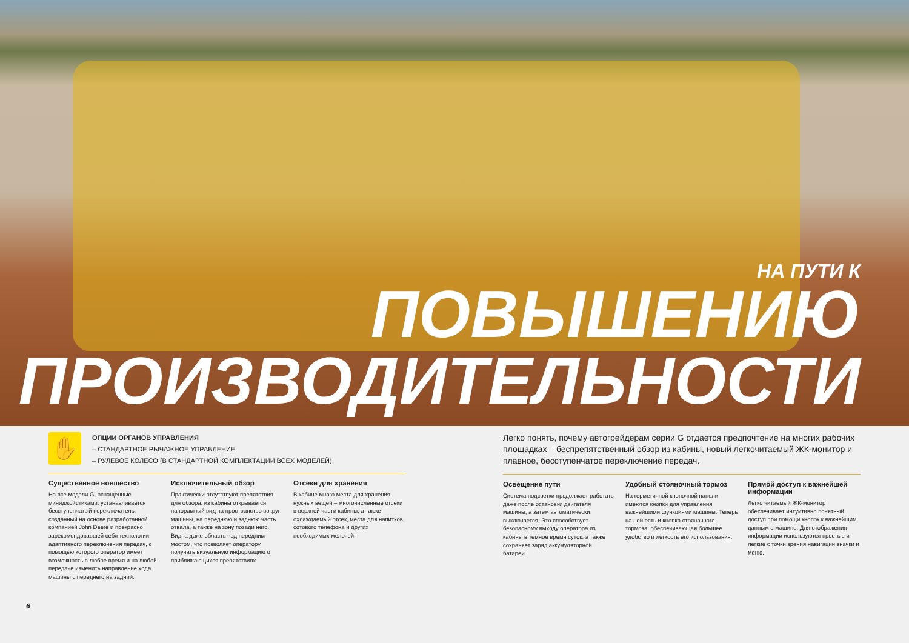НА ПУТИ К
ПОВЫШЕНИЮ
ПРОИЗВОДИТЕЛЬНОСТИ
✋
ОПЦИИ ОРГАНОВ УПРАВЛЕНИЯ
– СТАНДАРТНОЕ РЫЧАЖНОЕ УПРАВЛЕНИЕ
– РУЛЕВОЕ КОЛЕСО (В СТАНДАРТНОЙ КОМПЛЕКТАЦИИ ВСЕХ МОДЕЛЕЙ)
Существенное новшество
На все модели G, оснащенные миниджойстиками, устанавливается бесступенчатый переключатель, созданный на основе разработанной компанией John Deere и прекрасно зарекомендовавшей себя технологии адаптивного переключения передач, с помощью которого оператор имеет возможность в любое время и на любой передаче изменить направление хода машины с переднего на задний.
Исключительный обзор
Практически отсутствуют препятствия для обзора: из кабины открывается панорамный вид на пространство вокруг машины, на переднюю и заднюю часть отвала, а также на зону позади него. Видна даже область под передним мостом, что позволяет оператору получать визуальную информацию о приближающихся препятствиях.
Отсеки для хранения
В кабине много места для хранения нужных вещей – многочисленные отсеки в верхней части кабины, а также охлаждаемый отсек, места для напитков, сотового телефона и других необходимых мелочей.
Легко понять, почему автогрейдерам серии G отдается предпочтение на многих рабочих площадках – беспрепятственный обзор из кабины, новый легкочитаемый ЖК-монитор и плавное, бесступенчатое переключение передач.
Освещение пути
Система подсветки продолжает работать даже после остановки двигателя машины, а затем автоматически выключается. Это способствует безопасному выходу оператора из кабины в темное время суток, а также сохраняет заряд аккумуляторной батареи.
Удобный стояночный тормоз
На герметичной кнопочной панели имеются кнопки для управления важнейшими функциями машины. Теперь на ней есть и кнопка стояночного тормоза, обеспечивающая большее удобство и легкость его использования.
Прямой доступ к важнейшей информации
Легко читаемый ЖК-монитор обеспечивает интуитивно понятный доступ при помощи кнопок к важнейшим данным о машине. Для отображения информации используются простые и легкие с точки зрения навигации значки и меню.
6